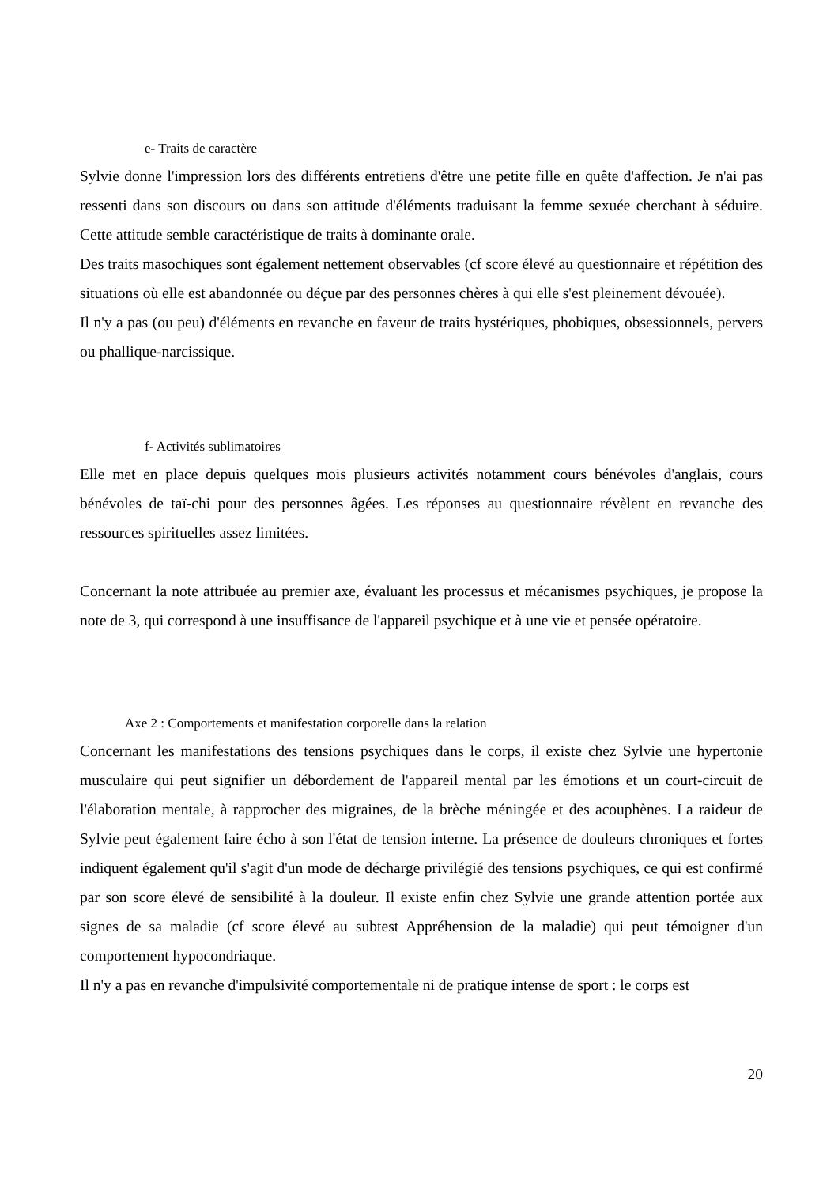e- Traits de caractère
Sylvie donne l'impression lors des différents entretiens d'être une petite fille en quête d'affection. Je n'ai pas ressenti dans son discours ou dans son attitude d'éléments traduisant la femme sexuée cherchant à séduire. Cette attitude semble caractéristique de traits à dominante orale.
Des traits masochiques sont également nettement observables (cf score élevé au questionnaire et répétition des situations où elle est abandonnée ou déçue par des personnes chères à qui elle s'est pleinement dévouée).
Il n'y a pas (ou peu) d'éléments en revanche en faveur de traits hystériques, phobiques, obsessionnels, pervers ou phallique-narcissique.
f- Activités sublimatoires
Elle met en place depuis quelques mois plusieurs activités notamment cours bénévoles d'anglais, cours bénévoles de taï-chi pour des personnes âgées. Les réponses au questionnaire révèlent en revanche des ressources spirituelles assez limitées.
Concernant la note attribuée au premier axe, évaluant les processus et mécanismes psychiques, je propose la note de 3, qui correspond à une insuffisance de l'appareil psychique et à une vie et pensée opératoire.
Axe 2 : Comportements et manifestation corporelle dans la relation
Concernant les manifestations des tensions psychiques dans le corps, il existe chez Sylvie une hypertonie musculaire qui peut signifier un débordement de l'appareil mental par les émotions et un court-circuit de l'élaboration mentale, à rapprocher des migraines, de la brèche méningée et des acouphènes. La raideur de Sylvie peut également faire écho à son l'état de tension interne. La présence de douleurs chroniques et fortes indiquent également qu'il s'agit d'un mode de décharge privilégié des tensions psychiques, ce qui est confirmé par son score élevé de sensibilité à la douleur. Il existe enfin chez Sylvie une grande attention portée aux signes de sa maladie (cf score élevé au subtest Appréhension de la maladie) qui peut témoigner d'un comportement hypocondriaque.
Il n'y a pas en revanche d'impulsivité comportementale ni de pratique intense de sport : le corps est
20